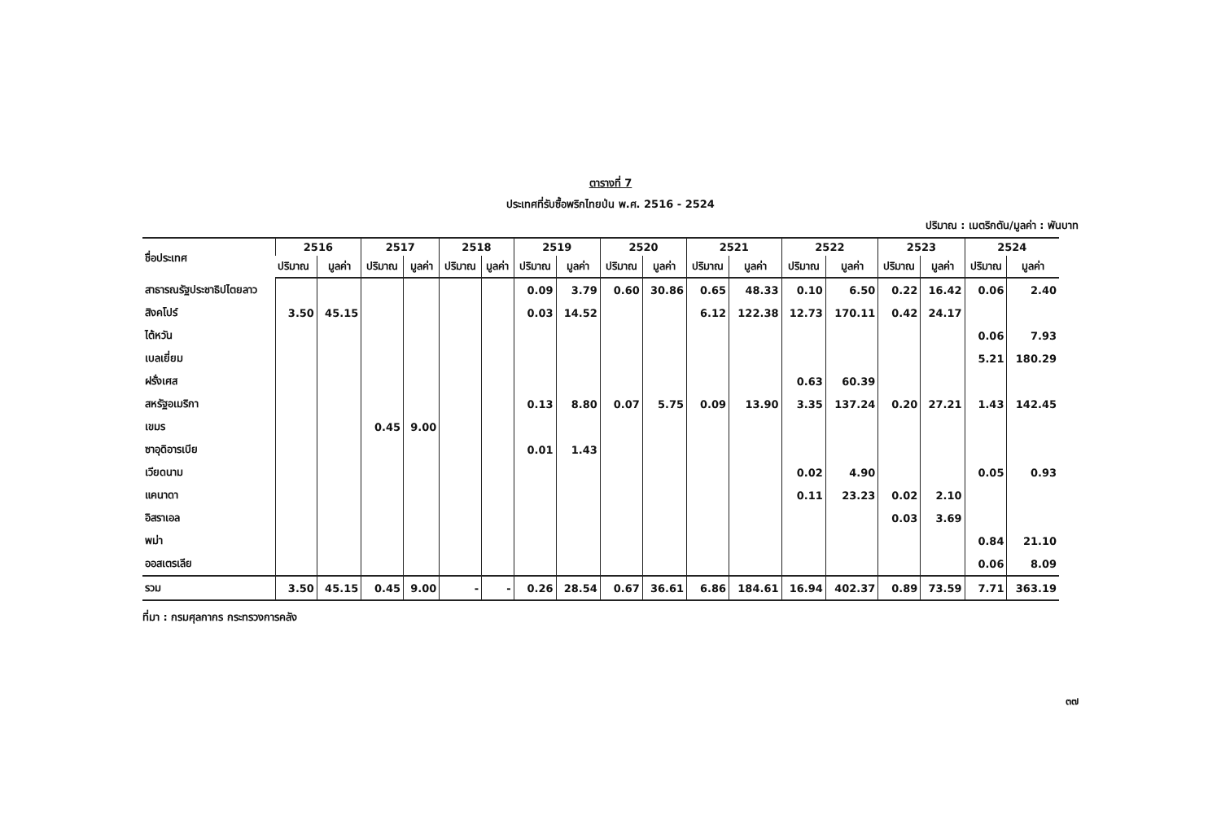ตารางที่ 7
ประเทศที่รับซื้อพริกไทยป่น พ.ศ. 2516 - 2524
ปริมาณ : เมตริกตัน/มูลค่า : พันบาท
| ชื่อประเทศ | 2516 | | 2517 | | 2518 | | 2519 | | 2520 | | 2521 | | 2522 | | 2523 | | 2524 | |
| --- | --- | --- | --- | --- | --- | --- | --- | --- | --- | --- | --- | --- | --- | --- | --- | --- | --- | --- |
| | ปริมาณ | มูลค่า | ปริมาณ | มูลค่า | ปริมาณ | มูลค่า | ปริมาณ | มูลค่า | ปริมาณ | มูลค่า | ปริมาณ | มูลค่า | ปริมาณ | มูลค่า | ปริมาณ | มูลค่า | ปริมาณ | มูลค่า |
| สาธารณรัฐประชาธิปไตยลาว | | | | | | | 0.09 | 3.79 | 0.60 | 30.86 | 0.65 | 48.33 | 0.10 | 6.50 | 0.22 | 16.42 | 0.06 | 2.40 |
| สิงคโปร์ | 3.50 | 45.15 | | | | | 0.03 | 14.52 | | | 6.12 | 122.38 | 12.73 | 170.11 | 0.42 | 24.17 | | |
| ไต้หวัน | | | | | | | | | | | | | | | | | 0.06 | 7.93 |
| เบลเยี่ยม | | | | | | | | | | | | | | | | | 5.21 | 180.29 |
| ฝรั่งเศส | | | | | | | | | | | | | 0.63 | 60.39 | | | | |
| สหรัฐอเมริกา | | | | | | | 0.13 | 8.80 | 0.07 | 5.75 | 0.09 | 13.90 | 3.35 | 137.24 | 0.20 | 27.21 | 1.43 | 142.45 |
| เขมร | | | 0.45 | 9.00 | | | | | | | | | | | | | | |
| ซาอุดิอารเบีย | | | | | | | 0.01 | 1.43 | | | | | | | | | | |
| เวียดนาม | | | | | | | | | | | | | 0.02 | 4.90 | | | 0.05 | 0.93 |
| แคนาดา | | | | | | | | | | | | | 0.11 | 23.23 | 0.02 | 2.10 | | |
| อิสราเอล | | | | | | | | | | | | | | | 0.03 | 3.69 | | |
| พม่า | | | | | | | | | | | | | | | | | 0.84 | 21.10 |
| ออสเตรเลีย | | | | | | | | | | | | | | | | | 0.06 | 8.09 |
| รวม | 3.50 | 45.15 | 0.45 | 9.00 | - | - | 0.26 | 28.54 | 0.67 | 36.61 | 6.86 | 184.61 | 16.94 | 402.37 | 0.89 | 73.59 | 7.71 | 363.19 |
ที่มา : กรมศุลกากร กระทรวงการคลัง
๓๗